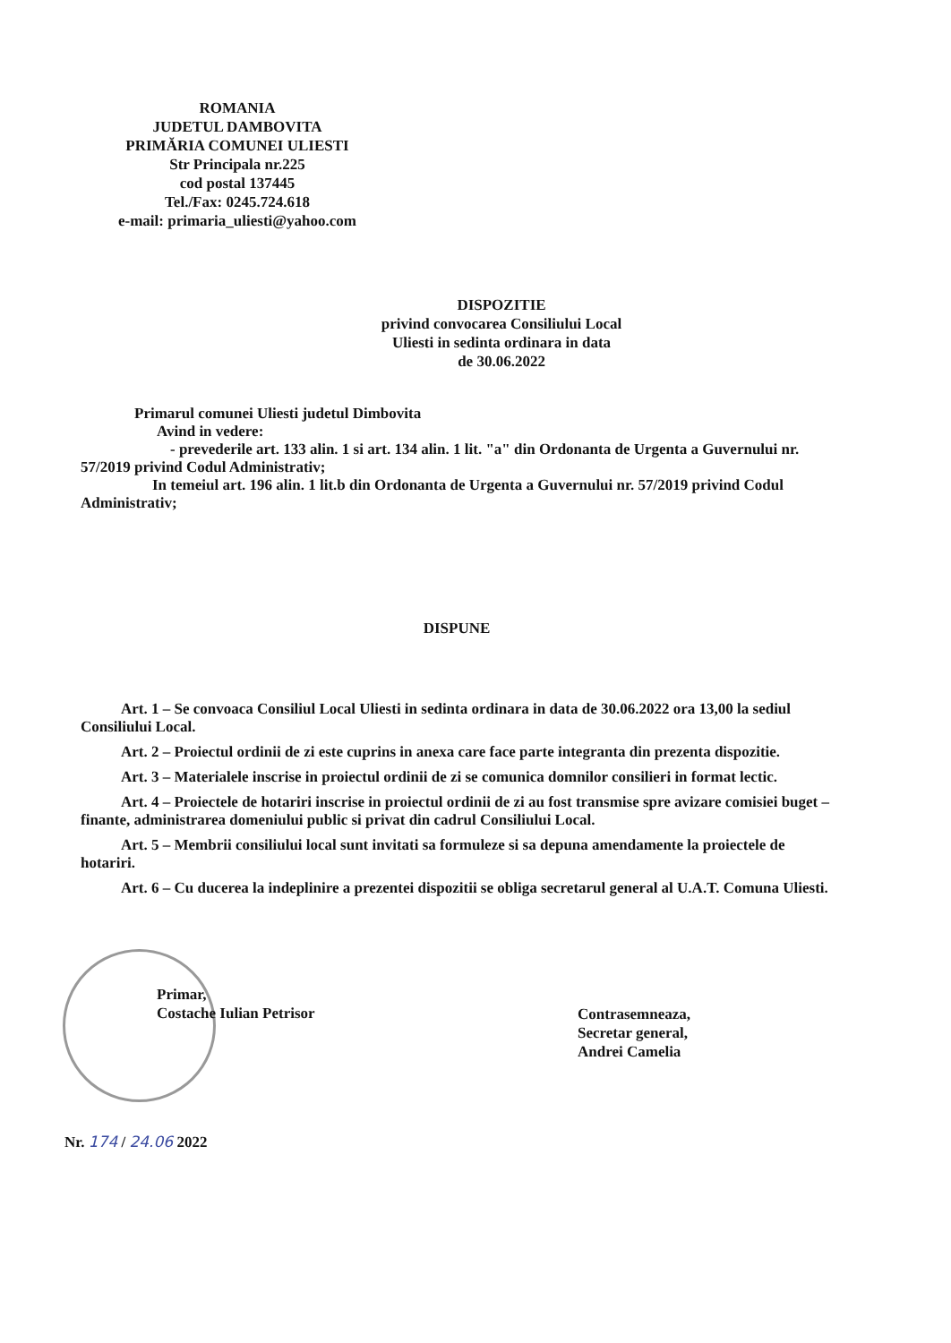ROMANIA
JUDETUL DAMBOVITA
PRIMĂRIA COMUNEI ULIESTI
Str Principala nr.225
cod postal 137445
Tel./Fax: 0245.724.618
e-mail: primaria_uliesti@yahoo.com
DISPOZITIE
privind convocarea Consiliului Local
Uliesti in sedinta ordinara in data
de 30.06.2022
Primarul comunei Uliesti judetul Dimbovita
Avind in vedere:
- prevederile art. 133 alin. 1 si art. 134 alin. 1 lit. "a" din Ordonanta de Urgenta a Guvernului nr. 57/2019 privind Codul Administrativ;
In temeiul art. 196 alin. 1 lit.b din Ordonanta de Urgenta a Guvernului nr. 57/2019 privind Codul Administrativ;
DISPUNE
Art. 1 – Se convoaca Consiliul Local Uliesti in sedinta ordinara in data de 30.06.2022 ora 13,00 la sediul Consiliului Local.
Art. 2 – Proiectul ordinii de zi este cuprins in anexa care face parte integranta din prezenta dispozitie.
Art. 3 – Materialele inscrise in proiectul ordinii de zi se comunica domnilor consilieri in format lectic.
Art. 4 – Proiectele de hotariri inscrise in proiectul ordinii de zi au fost transmise spre avizare comisiei buget – finante, administrarea domeniului public si privat din cadrul Consiliului Local.
Art. 5 – Membrii consiliului local sunt invitati sa formuleze si sa depuna amendamente la proiectele de hotariri.
Art. 6 – Cu ducerea la indeplinire a prezentei dispozitii se obliga secretarul general al U.A.T. Comuna Uliesti.
Primar,
Costache Iulian Petrisor
Contrasemneaza,
Secretar general,
Andrei Camelia
Nr. 174 / 24.06 2022